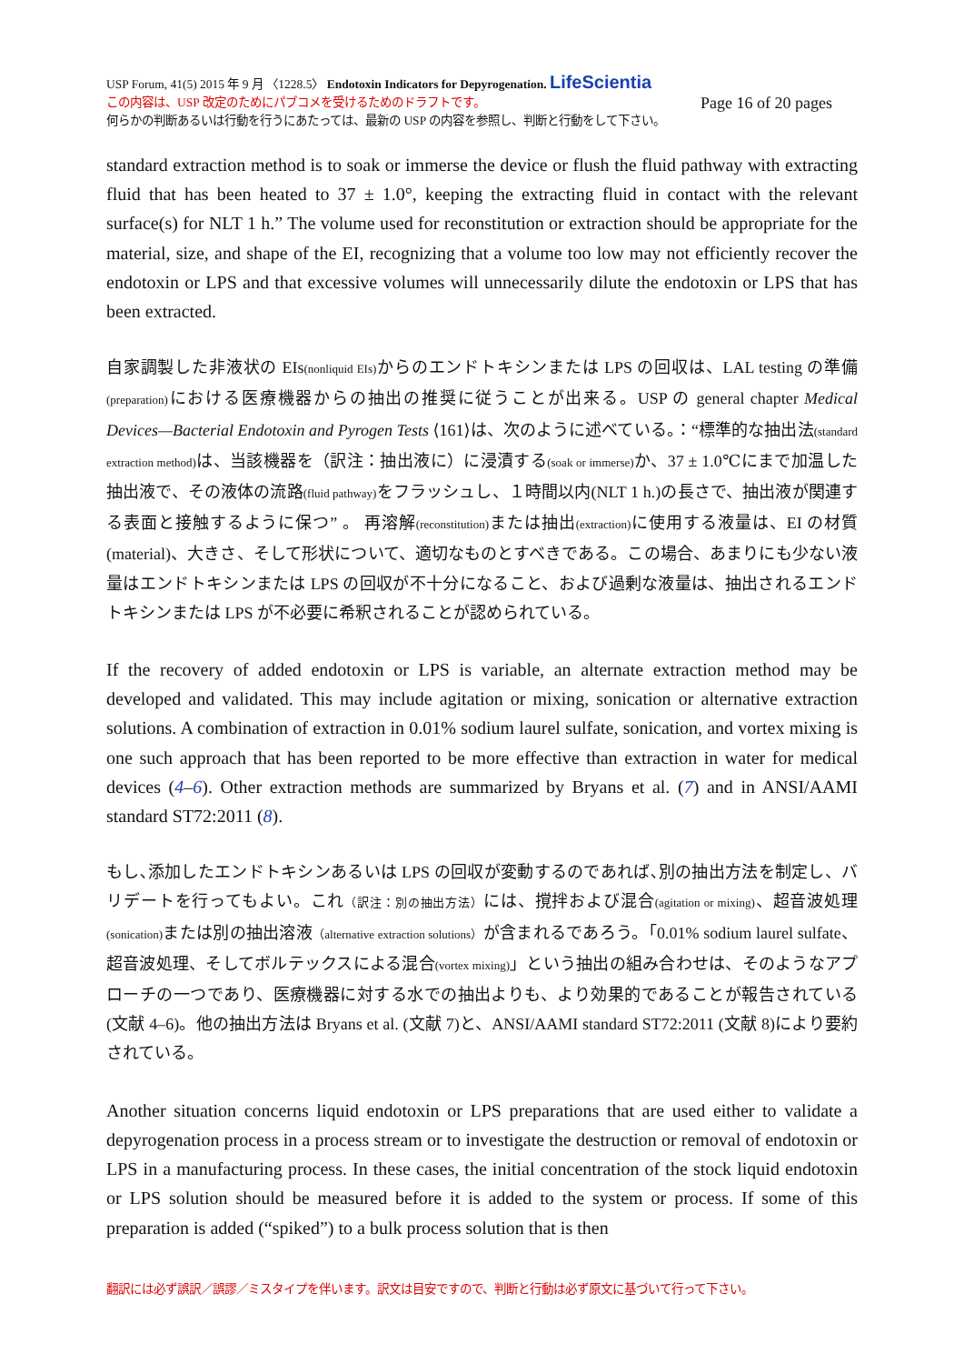USP Forum, 41(5) 2015 年 9 月 〈1228.5〉 Endotoxin Indicators for Depyrogenation. LifeScientia
この内容は、USP 改定のためにパブコメを受けるためのドラフトです。 Page 16 of 20 pages
何らかの判断あるいは行動を行うにあたっては、最新の USP の内容を参照し、判断と行動をして下さい。
standard extraction method is to soak or immerse the device or flush the fluid pathway with extracting fluid that has been heated to 37 ± 1.0°, keeping the extracting fluid in contact with the relevant surface(s) for NLT 1 h.” The volume used for reconstitution or extraction should be appropriate for the material, size, and shape of the EI, recognizing that a volume too low may not efficiently recover the endotoxin or LPS and that excessive volumes will unnecessarily dilute the endotoxin or LPS that has been extracted.
自家調製した非液状の EIs(nonliquid EIs) からのエンドトキシンまたは LPS の回収は、LAL testing の準備(preparation) における医療機器からの抽出の推奨に従うことが出来る。USP の general chapter Medical Devices—Bacterial Endotoxin and Pyrogen Tests ⟨161⟩は、次のように述べている。：“標準的な抽出法(standard extraction method) は、当該機器を（訳注：抽出液に）に浸漬する(soak or immerse) か、37 ± 1.0℃にまで加温した抽出液で、その液体の流路(fluid pathway) をフラッシュし、１時間以内(NLT 1 h.)の長さで、抽出液が関連する表面と接触するように保つ” 。 再溶解(reconstitution) または抽出(extraction) に使用する液量は、EI の材質(material)、大きさ、そして形状について、適切なものとすべきである。この場合、あまりにも少ない液量はエンドトキシンまたは LPS の回収が不十分になること、および過剰な液量は、抽出されるエンドトキシンまたは LPS が不必要に希釈されることが認められている。
If the recovery of added endotoxin or LPS is variable, an alternate extraction method may be developed and validated. This may include agitation or mixing, sonication or alternative extraction solutions. A combination of extraction in 0.01% sodium laurel sulfate, sonication, and vortex mixing is one such approach that has been reported to be more effective than extraction in water for medical devices (4–6). Other extraction methods are summarized by Bryans et al. (7) and in ANSI/AAMI standard ST72:2011 (8).
もし､添加したエンドトキシンあるいは LPS の回収が変動するのであれば､別の抽出方法を制定し、バリデートを行ってもよい。これ（訳注：別の抽出方法）には、撹拌および混合(agitation or mixing)、超音波処理(sonication) または別の抽出溶液（alternative extraction solutions）が含まれるであろう。「0.01% sodium laurel sulfate、超音波処理、そしてボルテックスによる混合(vortex mixing)」という抽出の組み合わせは、そのようなアプローチの一つであり、医療機器に対する水での抽出よりも、より効果的であることが報告されている(文献 4–6)。他の抽出方法は Bryans et al. (文献 7)と、ANSI/AAMI standard ST72:2011 (文献 8)により要約されている。
Another situation concerns liquid endotoxin or LPS preparations that are used either to validate a depyrogenation process in a process stream or to investigate the destruction or removal of endotoxin or LPS in a manufacturing process. In these cases, the initial concentration of the stock liquid endotoxin or LPS solution should be measured before it is added to the system or process. If some of this preparation is added (“spiked”) to a bulk process solution that is then
翻訳には必ず誤訳／誤謬／ミスタイプを伴います。訳文は目安ですので、判断と行動は必ず原文に基づいて行って下さい。